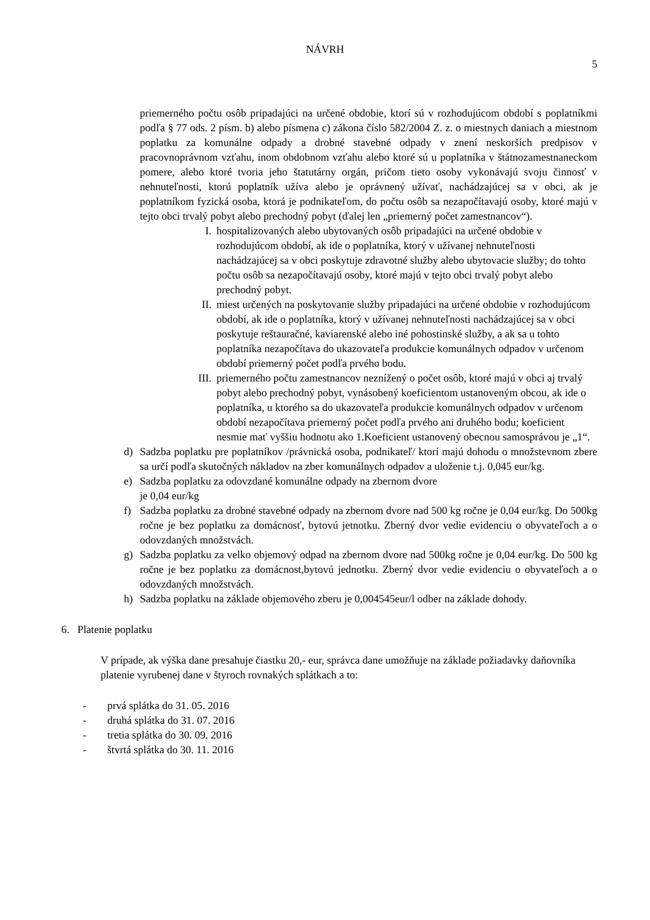NÁVRH
5
priemerného počtu osôb pripadajúci na určené obdobie, ktorí sú v rozhodujúcom období s poplatníkmi podľa § 77 ods. 2 písm. b) alebo písmena c) zákona číslo 582/2004 Z. z. o miestnych daniach a miestnom poplatku za komunálne odpady a drobné stavebné odpady v znení neskorších predpisov v pracovnoprávnom vzťahu, inom obdobnom vzťahu alebo ktoré sú u poplatníka v štátnozamestnaneckom pomere, alebo ktoré tvoria jeho štatutárny orgán, pričom tieto osoby vykonávajú svoju činnosť v nehnuteľnosti, ktorú poplatník užíva alebo je oprávnený užívať, nachádzajúcej sa v obci, ak je poplatníkom fyzická osoba, ktorá je podnikateľom, do počtu osôb sa nezapočítavajú osoby, ktoré majú v tejto obci trvalý pobyt alebo prechodný pobyt (ďalej len „priemerný počet zamestnancov“).
I. hospitalizovaných alebo ubytovaných osôb pripadajúci na určené obdobie v rozhodujúcom období, ak ide o poplatníka, ktorý v užívanej nehnuteľnosti nachádzajúcej sa v obci poskytuje zdravotné služby alebo ubytovacie služby; do tohto počtu osôb sa nezapočítavajú osoby, ktoré majú v tejto obci trvalý pobyt alebo prechodný pobyt.
II. miest určených na poskytovanie služby pripadajúci na určené obdobie v rozhodujúcom období, ak ide o poplatníka, ktorý v užívanej nehnuteľnosti nachádzajúcej sa v obci poskytuje reštauračné, kaviarenské alebo iné pohostinské služby, a ak sa u tohto poplatníka nezapočítava do ukazovateľa produkcie komunálnych odpadov v určenom období priemerný počet podľa prvého bodu.
III. priemerného počtu zamestnancov neznížený o počet osôb, ktoré majú v obci aj trvalý pobyt alebo prechodný pobyt, vynásobený koeficientom ustanoveným obcou, ak ide o poplatníka, u ktorého sa do ukazovateľa produkcie komunálnych odpadov v určenom období nezapočítava priemerný počet podľa prvého ani druhého bodu; koeficient nesmie mať vyššiu hodnotu ako 1.Koeficient ustanovený obecnou samosprávou je „1“.
d) Sadzba poplatku pre poplatníkov /právnická osoba, podnikateľ/ ktorí majú dohodu o množstevnom zbere sa určí podľa skutočných nákladov na zber komunálnych odpadov a uloženie t.j. 0,045 eur/kg.
e) Sadzba poplatku za odovzdané komunálne odpady na zbernom dvore
je 0,04 eur/kg
f) Sadzba poplatku za drobné stavebné odpady na zbernom dvore nad 500 kg ročne je 0,04 eur/kg. Do 500kg ročne je bez poplatku za domácnosť, bytovú jetnotku. Zberný dvor vedie evidenciu o obyvateľoch a o odovzdaných množstvách.
g) Sadzba poplatku za velko objemový odpad na zbernom dvore nad 500kg ročne je 0,04 eur/kg. Do 500 kg ročne je bez poplatku za domácnost,bytovú jednotku. Zberný dvor vedie evidenciu o obyvateľoch a o odovzdaných množstvách.
h) Sadzba poplatku na základe objemového zberu je 0,004545eur/l odber na základe dohody.
6. Platenie poplatku
V prípade, ak výška dane presahuje čiastku 20,- eur, správca dane umožňuje na základe požiadavky daňovníka platenie vyrubenej dane v štyroch rovnakých splátkach a to:
- prvá splátka do 31. 05. 2016
- druhá splátka do 31. 07. 2016
- tretia splátka do 30. 09. 2016
- štvrtá splátka do 30. 11. 2016